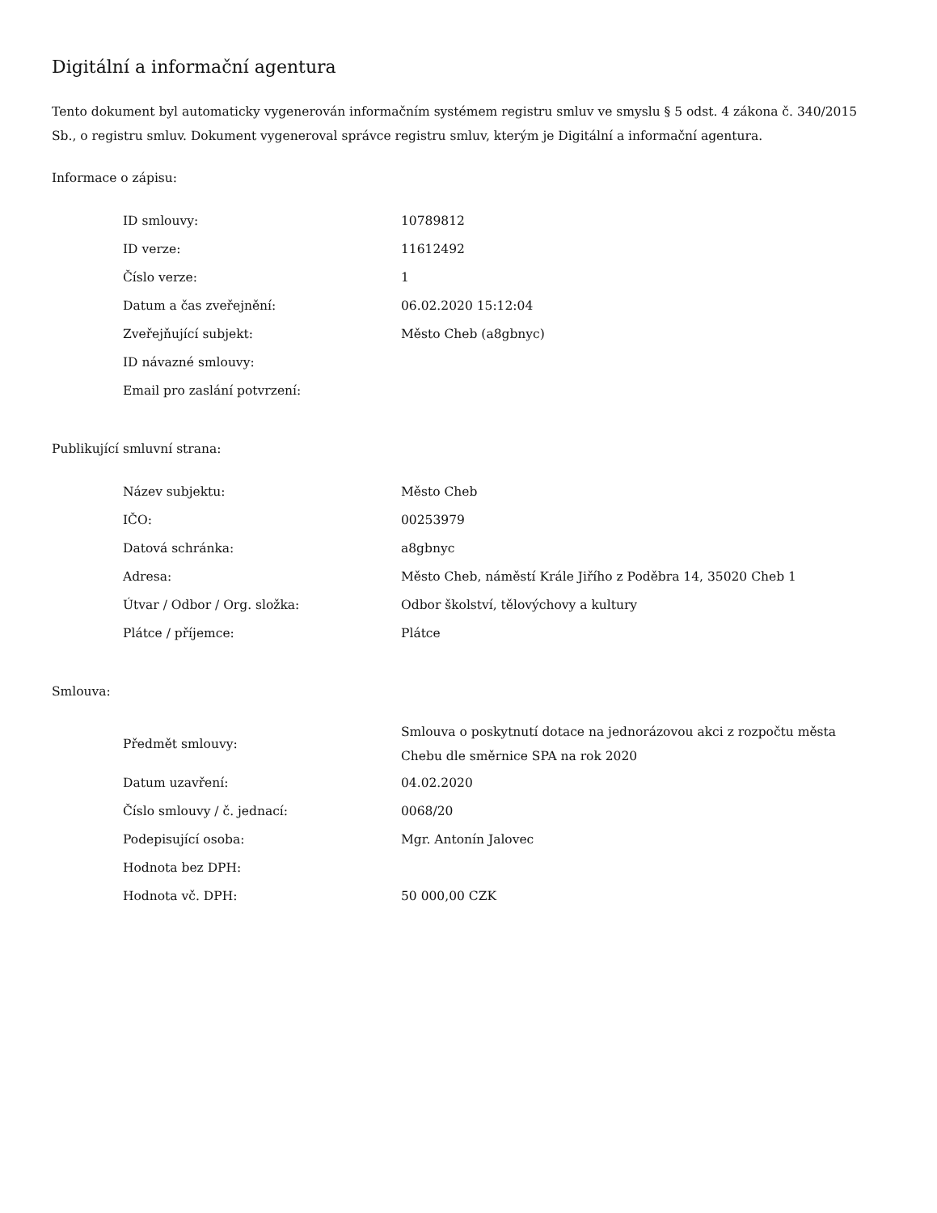Digitální a informační agentura
Tento dokument byl automaticky vygenerován informačním systémem registru smluv ve smyslu § 5 odst. 4 zákona č. 340/2015 Sb., o registru smluv. Dokument vygeneroval správce registru smluv, kterým je Digitální a informační agentura.
Informace o zápisu:
| ID smlouvy: | 10789812 |
| ID verze: | 11612492 |
| Číslo verze: | 1 |
| Datum a čas zveřejnění: | 06.02.2020 15:12:04 |
| Zveřejňující subjekt: | Město Cheb (a8gbnyc) |
| ID návazné smlouvy: | |
| Email pro zaslání potvrzení: | |
Publikující smluvní strana:
| Název subjektu: | Město Cheb |
| IČO: | 00253979 |
| Datová schránka: | a8gbnyc |
| Adresa: | Město Cheb, náměstí Krále Jiřího z Poděbra 14, 35020 Cheb 1 |
| Útvar / Odbor / Org. složka: | Odbor školství, tělovýchovy a kultury |
| Plátce / příjemce: | Plátce |
Smlouva:
| Předmět smlouvy: | Smlouva o poskytnutí dotace na jednorázovou akci z rozpočtu města Chebu dle směrnice SPA na rok 2020 |
| Datum uzavření: | 04.02.2020 |
| Číslo smlouvy / č. jednací: | 0068/20 |
| Podepisující osoba: | Mgr. Antonín Jalovec |
| Hodnota bez DPH: | |
| Hodnota vč. DPH: | 50 000,00 CZK |